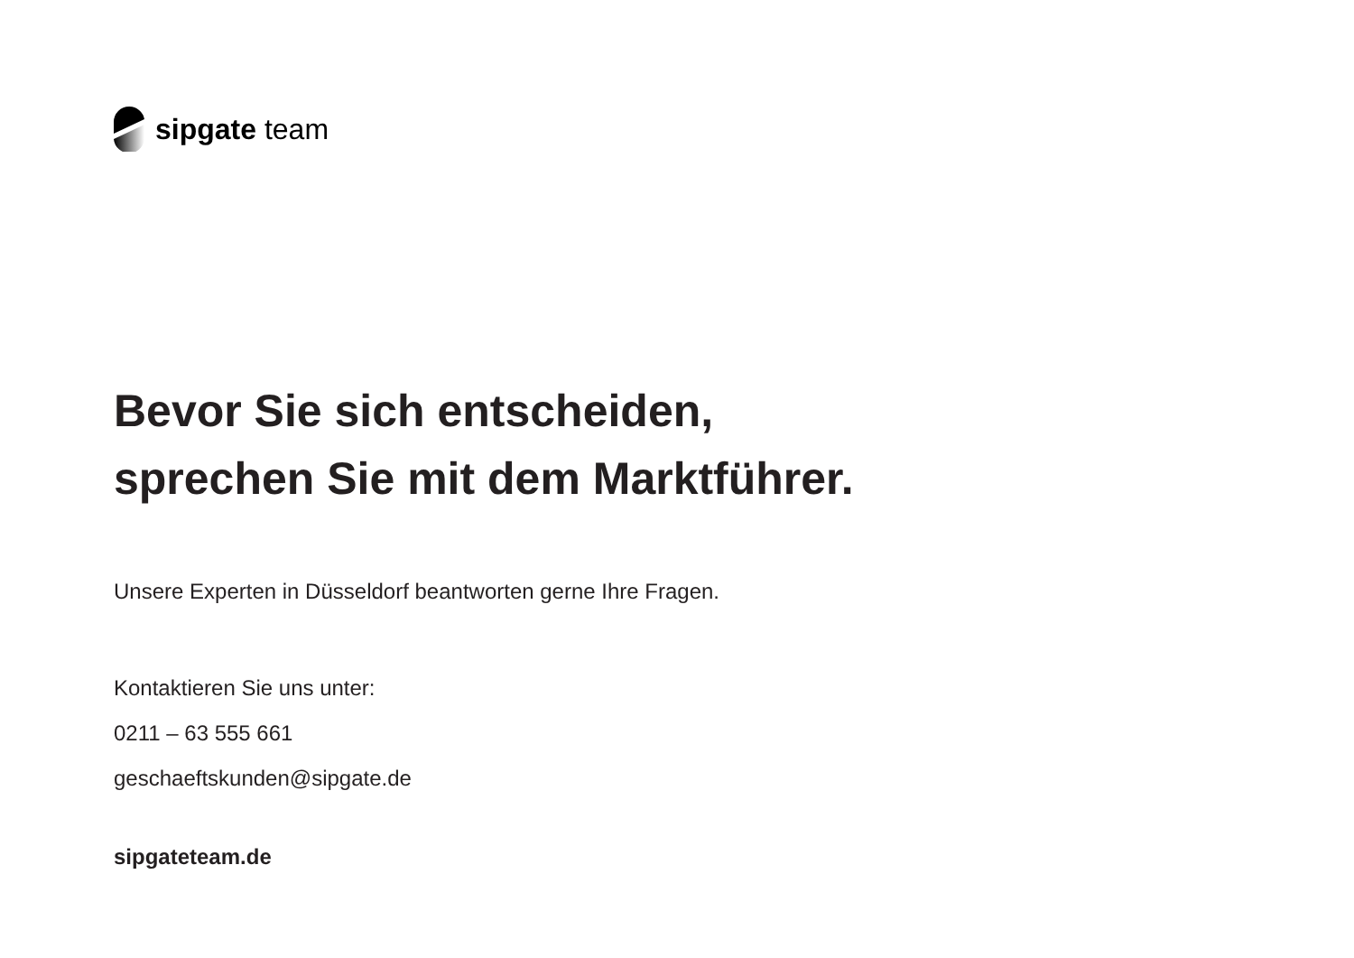sipgate team
Bevor Sie sich entscheiden,
sprechen Sie mit dem Marktführer.
Unsere Experten in Düsseldorf beantworten gerne Ihre Fragen.
Kontaktieren Sie uns unter:
0211 – 63 555 661
geschaeftskunden@sipgate.de
sipgateteam.de